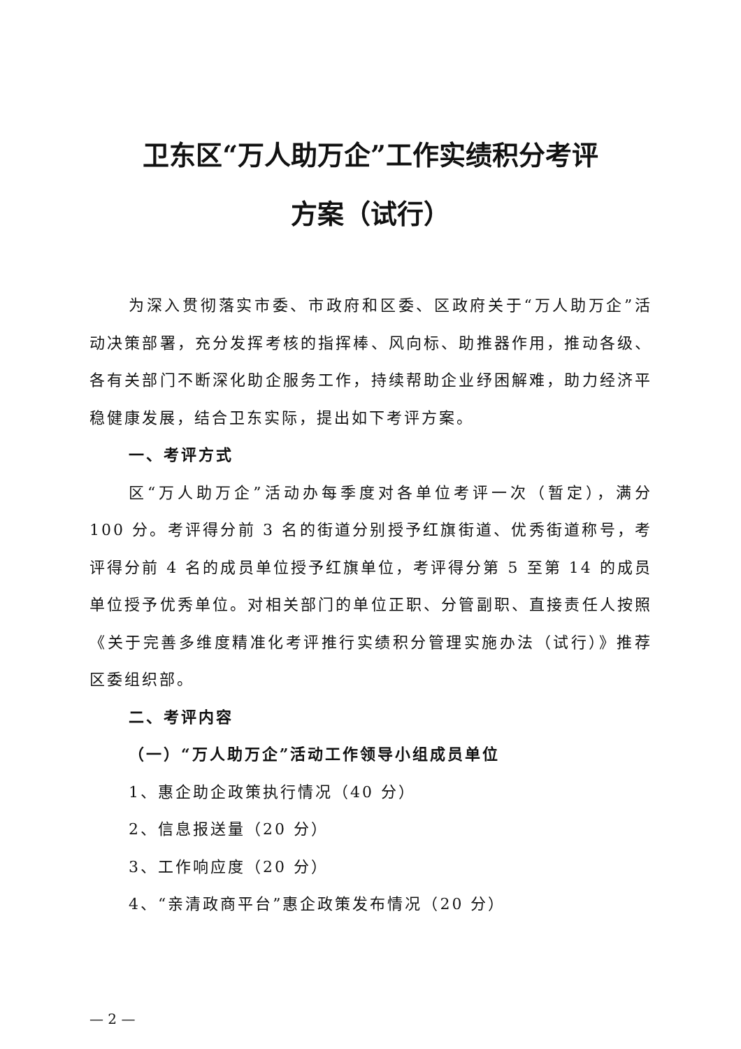卫东区“万人助万企”工作实绩积分考评
方案（试行）
为深入贯彻落实市委、市政府和区委、区政府关于“万人助万企”活动决策部署，充分发挥考核的指挥棒、风向标、助推器作用，推动各级、各有关部门不断深化助企服务工作，持续帮助企业纾困解难，助力经济平稳健康发展，结合卫东实际，提出如下考评方案。
一、考评方式
区“万人助万企”活动办每季度对各单位考评一次（暂定），满分 100 分。考评得分前 3 名的街道分别授予红旗街道、优秀街道称号，考评得分前 4 名的成员单位授予红旗单位，考评得分第 5 至第 14 的成员单位授予优秀单位。对相关部门的单位正职、分管副职、直接责任人按照《关于完善多维度精准化考评推行实绩积分管理实施办法（试行）》推荐区委组织部。
二、考评内容
（一）“万人助万企”活动工作领导小组成员单位
1、惠企助企政策执行情况（40 分）
2、信息报送量（20 分）
3、工作响应度（20 分）
4、“亲清政商平台”惠企政策发布情况（20 分）
— 2 —